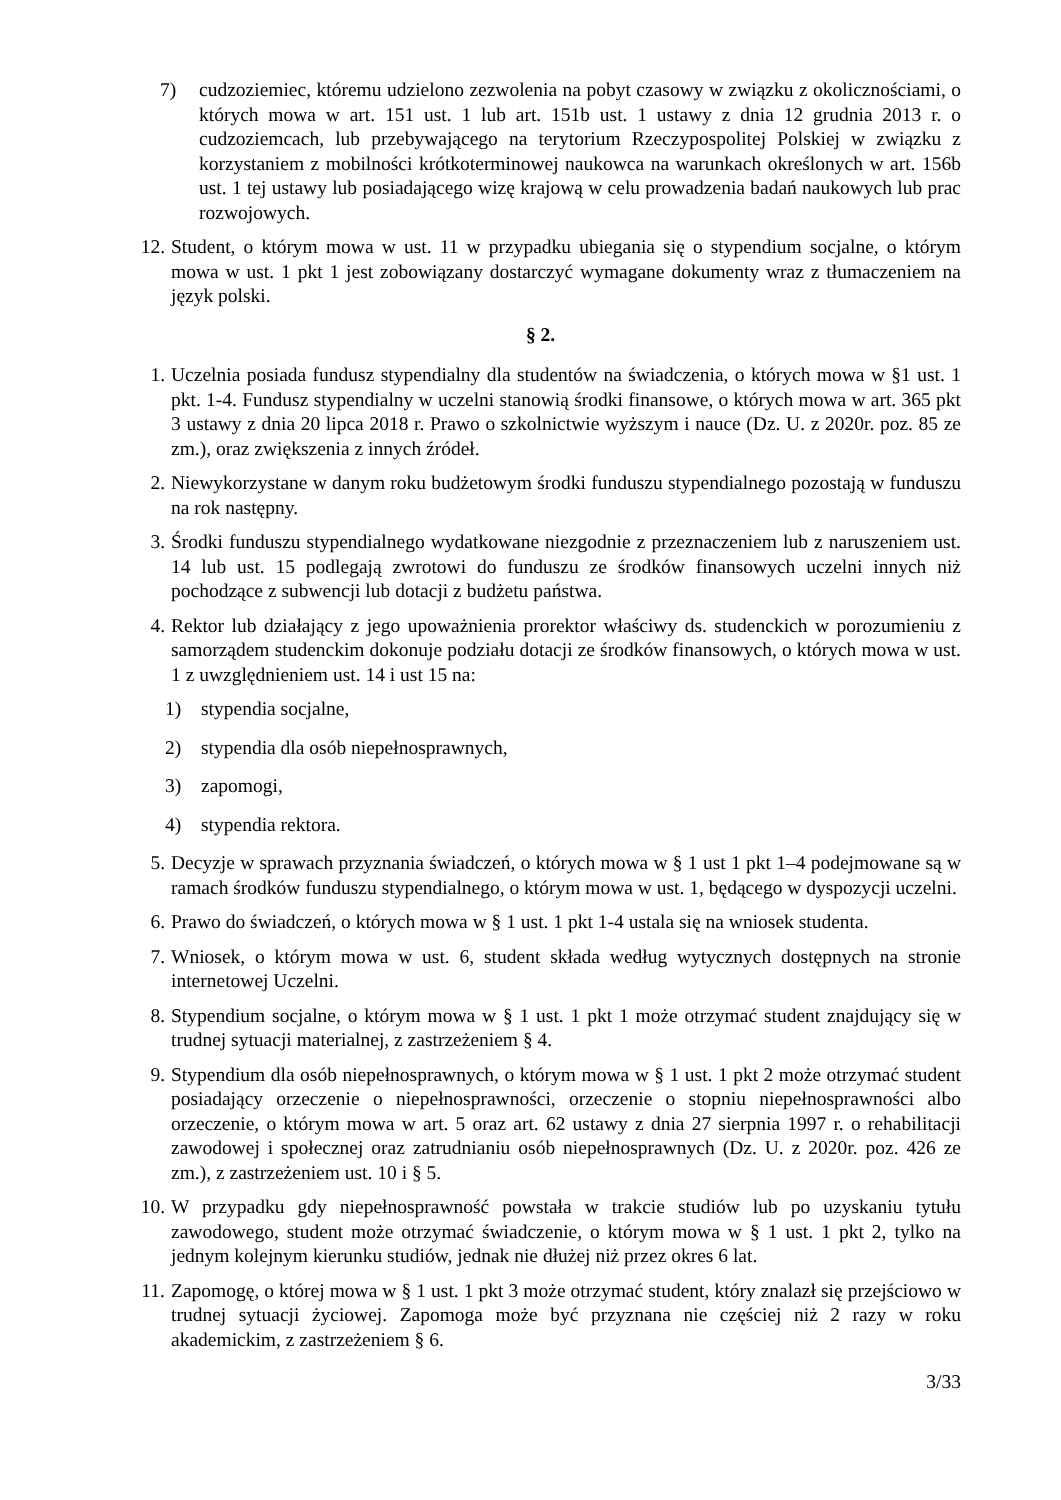7) cudzoziemiec, któremu udzielono zezwolenia na pobyt czasowy w związku z okolicznościami, o których mowa w art. 151 ust. 1 lub art. 151b ust. 1 ustawy z dnia 12 grudnia 2013 r. o cudzoziemcach, lub przebywającego na terytorium Rzeczypospolitej Polskiej w związku z korzystaniem z mobilności krótkoterminowej naukowca na warunkach określonych w art. 156b ust. 1 tej ustawy lub posiadającego wizę krajową w celu prowadzenia badań naukowych lub prac rozwojowych.
12. Student, o którym mowa w ust. 11 w przypadku ubiegania się o stypendium socjalne, o którym mowa w ust. 1 pkt 1 jest zobowiązany dostarczyć wymagane dokumenty wraz z tłumaczeniem na język polski.
§ 2.
1. Uczelnia posiada fundusz stypendialny dla studentów na świadczenia, o których mowa w §1 ust. 1 pkt. 1-4. Fundusz stypendialny w uczelni stanowią środki finansowe, o których mowa w art. 365 pkt 3 ustawy z dnia 20 lipca 2018 r. Prawo o szkolnictwie wyższym i nauce (Dz. U. z 2020r. poz. 85 ze zm.), oraz zwiększenia z innych źródeł.
2. Niewykorzystane w danym roku budżetowym środki funduszu stypendialnego pozostają w funduszu na rok następny.
3. Środki funduszu stypendialnego wydatkowane niezgodnie z przeznaczeniem lub z naruszeniem ust. 14 lub ust. 15 podlegają zwrotowi do funduszu ze środków finansowych uczelni innych niż pochodzące z subwencji lub dotacji z budżetu państwa.
4. Rektor lub działający z jego upoważnienia prorektor właściwy ds. studenckich w porozumieniu z samorządem studenckim dokonuje podziału dotacji ze środków finansowych, o których mowa w ust. 1 z uwzględnieniem ust. 14 i ust 15 na:
1) stypendia socjalne,
2) stypendia dla osób niepełnosprawnych,
3) zapomogi,
4) stypendia rektora.
5. Decyzje w sprawach przyznania świadczeń, o których mowa w § 1 ust 1 pkt 1–4 podejmowane są w ramach środków funduszu stypendialnego, o którym mowa w ust. 1, będącego w dyspozycji uczelni.
6. Prawo do świadczeń, o których mowa w § 1 ust. 1 pkt 1-4 ustala się na wniosek studenta.
7. Wniosek, o którym mowa w ust. 6, student składa według wytycznych dostępnych na stronie internetowej Uczelni.
8. Stypendium socjalne, o którym mowa w § 1 ust. 1 pkt 1 może otrzymać student znajdujący się w trudnej sytuacji materialnej, z zastrzeżeniem § 4.
9. Stypendium dla osób niepełnosprawnych, o którym mowa w § 1 ust. 1 pkt 2 może otrzymać student posiadający orzeczenie o niepełnosprawności, orzeczenie o stopniu niepełnosprawności albo orzeczenie, o którym mowa w art. 5 oraz art. 62 ustawy z dnia 27 sierpnia 1997 r. o rehabilitacji zawodowej i społecznej oraz zatrudnianiu osób niepełnosprawnych (Dz. U. z 2020r. poz. 426 ze zm.), z zastrzeżeniem ust. 10 i § 5.
10. W przypadku gdy niepełnosprawność powstała w trakcie studiów lub po uzyskaniu tytułu zawodowego, student może otrzymać świadczenie, o którym mowa w § 1 ust. 1 pkt 2, tylko na jednym kolejnym kierunku studiów, jednak nie dłużej niż przez okres 6 lat.
11. Zapomogę, o której mowa w § 1 ust. 1 pkt 3 może otrzymać student, który znalazł się przejściowo w trudnej sytuacji życiowej. Zapomoga może być przyznana nie częściej niż 2 razy w roku akademickim, z zastrzeżeniem § 6.
3/33